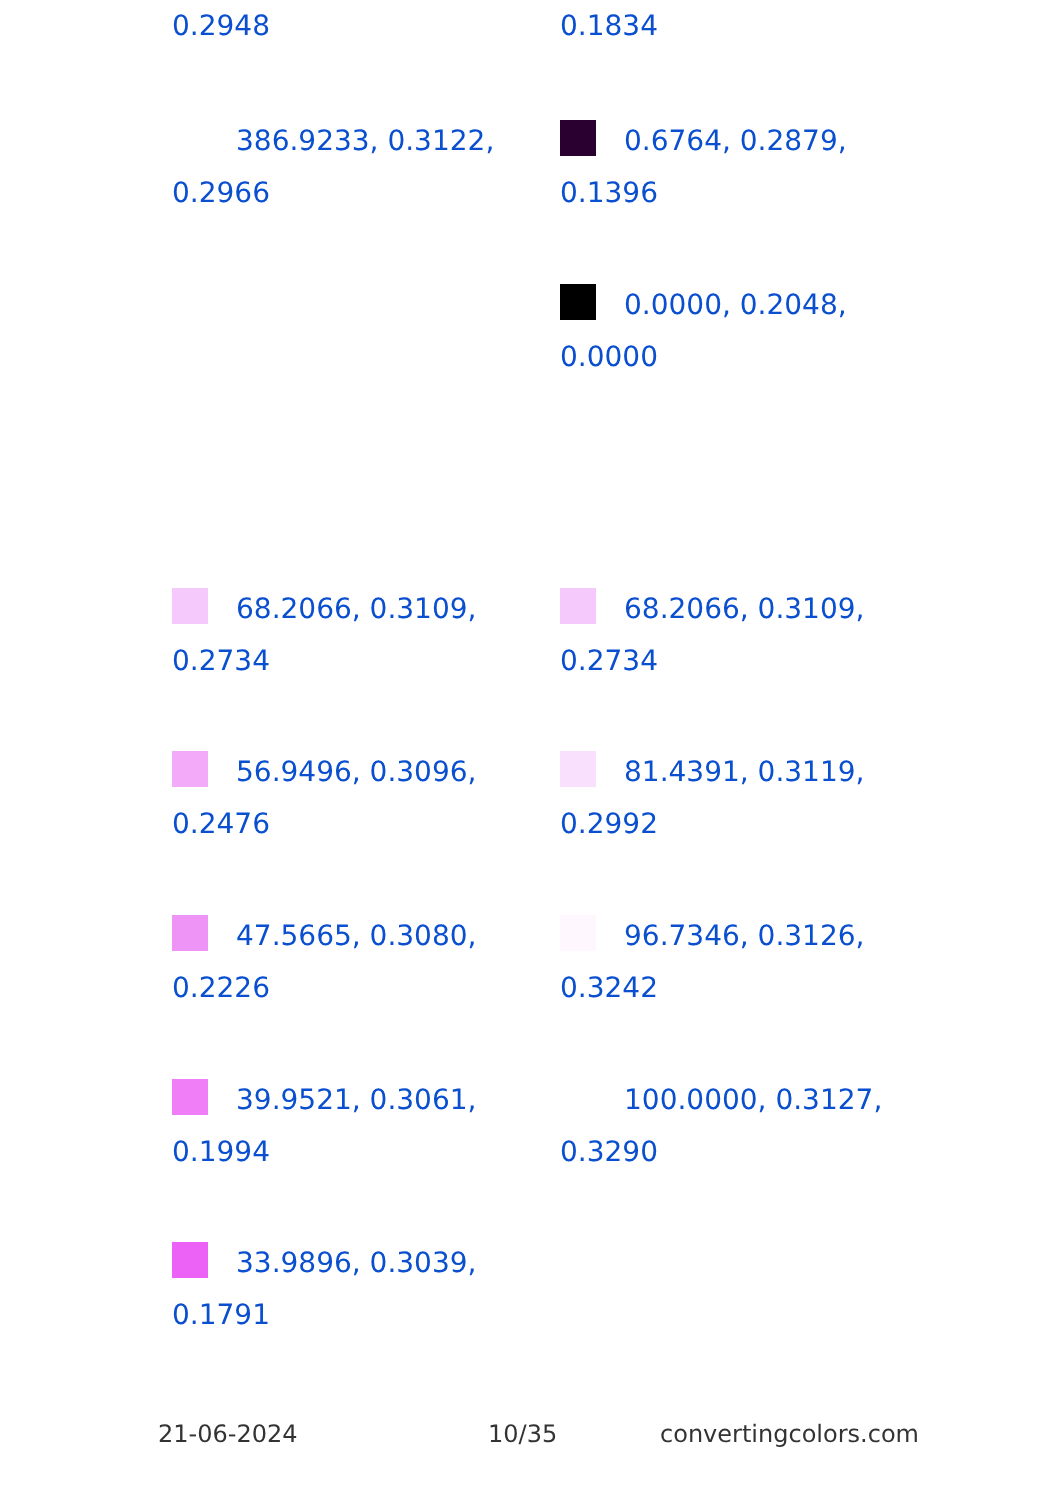0.2948 0.1834
386.9233, 0.3122, 0.2966
0.6764, 0.2879, 0.1396
0.0000, 0.2048, 0.0000
68.2066, 0.3109, 0.2734
68.2066, 0.3109, 0.2734
56.9496, 0.3096, 0.2476
81.4391, 0.3119, 0.2992
47.5665, 0.3080, 0.2226
96.7346, 0.3126, 0.3242
39.9521, 0.3061, 0.1994
100.0000, 0.3127, 0.3290
33.9896, 0.3039, 0.1791
21-06-2024 10/35 convertingcolors.com